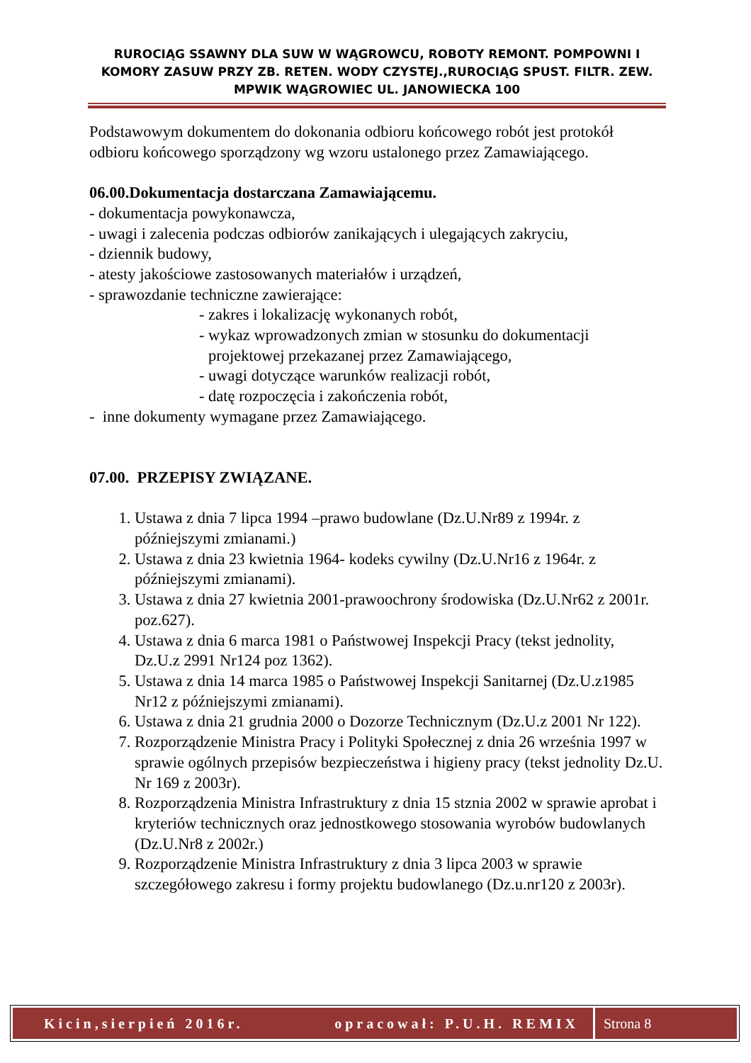RUROCIĄG SSAWNY DLA SUW W WĄGROWCU, ROBOTY REMONT. POMPOWNI I KOMORY ZASUW PRZY ZB. RETEN. WODY CZYSTEJ.,RUROCIĄG SPUST. FILTR. ZEW. MPWIK WĄGROWIEC UL. JANOWIECKA 100
Podstawowym dokumentem do dokonania odbioru końcowego robót jest protokół odbioru końcowego sporządzony wg wzoru ustalonego przez Zamawiającego.
06.00.Dokumentacja dostarczana Zamawiającemu.
- dokumentacja powykonawcza,
- uwagi i zalecenia podczas odbiorów zanikających i ulegających zakryciu,
- dziennik budowy,
- atesty jakościowe zastosowanych materiałów i urządzeń,
- sprawozdanie techniczne zawierające:
- zakres i lokalizację wykonanych robót,
- wykaz wprowadzonych zmian w stosunku do dokumentacji
projektowej przekazanej przez Zamawiającego,
- uwagi dotyczące warunków realizacji robót,
- datę rozpoczęcia i zakończenia robót,
- inne dokumenty wymagane przez Zamawiającego.
07.00. PRZEPISY ZWIĄZANE.
1. Ustawa z dnia 7 lipca 1994 –prawo budowlane (Dz.U.Nr89 z 1994r. z późniejszymi zmianami.)
2. Ustawa z dnia 23 kwietnia 1964- kodeks cywilny (Dz.U.Nr16 z 1964r. z późniejszymi zmianami).
3. Ustawa z dnia 27 kwietnia 2001-prawoochrony środowiska (Dz.U.Nr62 z 2001r. poz.627).
4. Ustawa z dnia 6 marca 1981 o Państwowej Inspekcji Pracy (tekst jednolity, Dz.U.z 2991 Nr124 poz 1362).
5. Ustawa z dnia 14 marca 1985 o Państwowej Inspekcji Sanitarnej (Dz.U.z1985 Nr12 z późniejszymi zmianami).
6. Ustawa z dnia 21 grudnia 2000 o Dozorze Technicznym (Dz.U.z 2001 Nr 122).
7. Rozporządzenie Ministra Pracy i Polityki Społecznej z dnia 26 września 1997 w sprawie ogólnych przepisów bezpieczeństwa i higieny pracy (tekst jednolity Dz.U. Nr 169 z 2003r).
8. Rozporządzenia Ministra Infrastruktury z dnia 15 stznia 2002 w sprawie aprobat i kryteriów technicznych oraz jednostkowego stosowania wyrobów budowlanych (Dz.U.Nr8 z 2002r.)
9. Rozporządzenie Ministra Infrastruktury z dnia 3 lipca 2003 w sprawie szczegółowego zakresu i formy projektu budowlanego (Dz.u.nr120 z 2003r).
Kicin,sierpień 2016r. opracował: P.U.H. REMIX
Strona 8